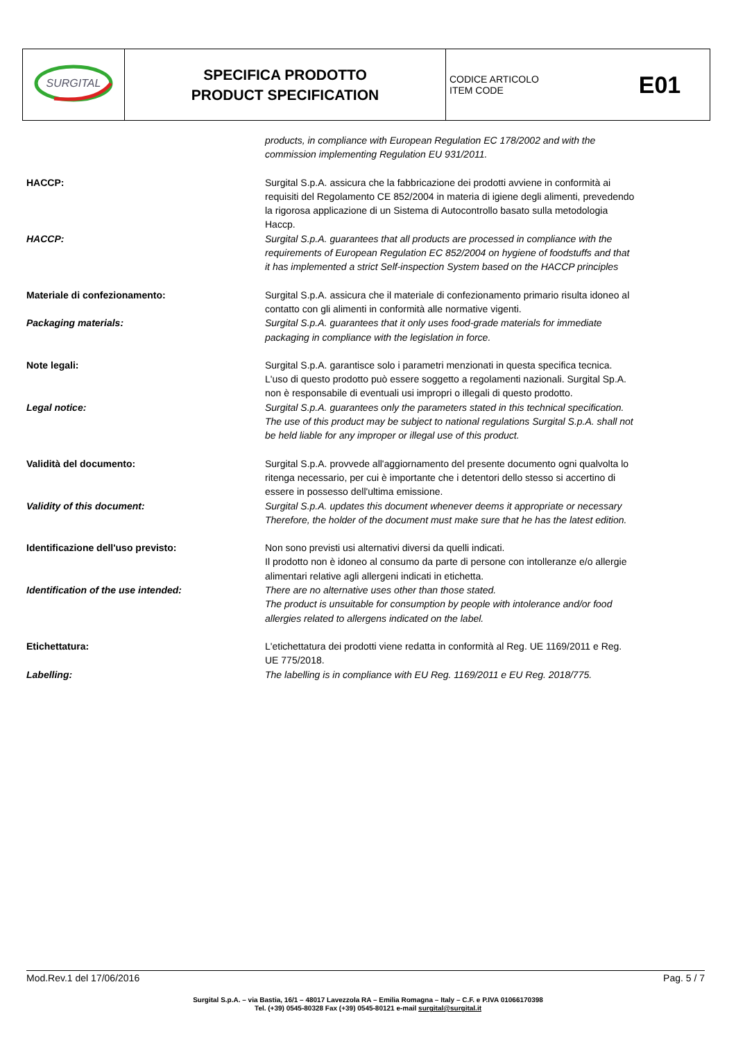| SURGITAL | SPECIFICA PRODOTTO PRODUCT SPECIFICATION | CODICE ARTICOLO ITEM CODE | E01 |
products, in compliance with European Regulation EC 178/2002 and with the commission implementing Regulation EU 931/2011.
HACCP: Surgital S.p.A. assicura che la fabbricazione dei prodotti avviene in conformità ai requisiti del Regolamento CE 852/2004 in materia di igiene degli alimenti, prevedendo la rigorosa applicazione di un Sistema di Autocontrollo basato sulla metodologia Haccp.
HACCP: Surgital S.p.A. guarantees that all products are processed in compliance with the requirements of European Regulation EC 852/2004 on hygiene of foodstuffs and that it has implemented a strict Self-inspection System based on the HACCP principles
Materiale di confezionamento: Surgital S.p.A. assicura che il materiale di confezionamento primario risulta idoneo al contatto con gli alimenti in conformità alle normative vigenti.
Packaging materials: Surgital S.p.A. guarantees that it only uses food-grade materials for immediate packaging in compliance with the legislation in force.
Note legali: Surgital S.p.A. garantisce solo i parametri menzionati in questa specifica tecnica. L'uso di questo prodotto può essere soggetto a regolamenti nazionali. Surgital Sp.A. non è responsabile di eventuali usi impropri o illegali di questo prodotto.
Legal notice: Surgital S.p.A. guarantees only the parameters stated in this technical specification. The use of this product may be subject to national regulations Surgital S.p.A. shall not be held liable for any improper or illegal use of this product.
Validità del documento: Surgital S.p.A. provvede all'aggiornamento del presente documento ogni qualvolta lo ritenga necessario, per cui è importante che i detentori dello stesso si accertino di essere in possesso dell'ultima emissione.
Validity of this document: Surgital S.p.A. updates this document whenever deems it appropriate or necessary Therefore, the holder of the document must make sure that he has the latest edition.
Identificazione dell'uso previsto: Non sono previsti usi alternativi diversi da quelli indicati.
Il prodotto non è idoneo al consumo da parte di persone con intolleranze e/o allergie alimentari relative agli allergeni indicati in etichetta.
Identification of the use intended: There are no alternative uses other than those stated.
The product is unsuitable for consumption by people with intolerance and/or food allergies related to allergens indicated on the label.
Etichettatura: L'etichettatura dei prodotti viene redatta in conformità al Reg. UE 1169/2011 e Reg. UE 775/2018.
Labelling: The labelling is in compliance with EU Reg. 1169/2011 e EU Reg. 2018/775.
Mod.Rev.1 del 17/06/2016 Pag. 5 / 7
Surgital S.p.A. – via Bastia, 16/1 – 48017 Lavezzola RA – Emilia Romagna – Italy – C.F. e P.IVA 01066170398
Tel. (+39) 0545-80328 Fax (+39) 0545-80121 e-mail surgital@surgital.it